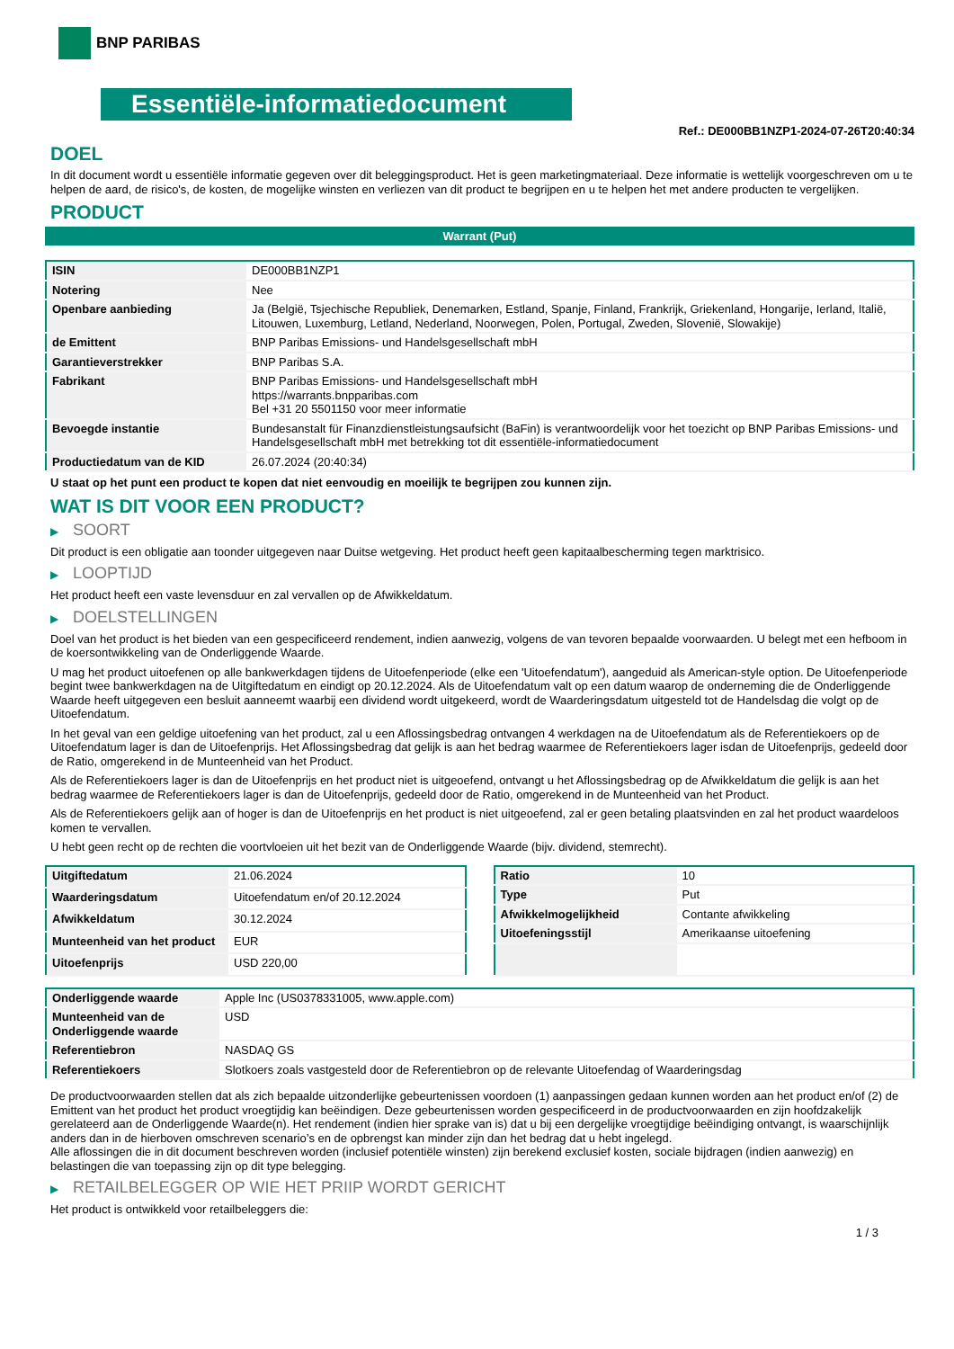BNP PARIBAS
Essentiële-informatiedocument
Ref.: DE000BB1NZP1-2024-07-26T20:40:34
DOEL
In dit document wordt u essentiële informatie gegeven over dit beleggingsproduct. Het is geen marketingmateriaal. Deze informatie is wettelijk voorgeschreven om u te helpen de aard, de risico's, de kosten, de mogelijke winsten en verliezen van dit product te begrijpen en u te helpen het met andere producten te vergelijken.
PRODUCT
Warrant (Put)
| ISIN | DE000BB1NZP1 |
| Notering | Nee |
| Openbare aanbieding | Ja (België, Tsjechische Republiek, Denemarken, Estland, Spanje, Finland, Frankrijk, Griekenland, Hongarije, Ierland, Italië, Litouwen, Luxemburg, Letland, Nederland, Noorwegen, Polen, Portugal, Zweden, Slovenië, Slowakije) |
| de Emittent | BNP Paribas Emissions- und Handelsgesellschaft mbH |
| Garantieverstrekker | BNP Paribas S.A. |
| Fabrikant | BNP Paribas Emissions- und Handelsgesellschaft mbH https://warrants.bnpparibas.com Bel +31 20 5501150 voor meer informatie |
| Bevoegde instantie | Bundesanstalt für Finanzdienstleistungsaufsicht (BaFin) is verantwoordelijk voor het toezicht op BNP Paribas Emissions- und Handelsgesellschaft mbH met betrekking tot dit essentiële-informatiedocument |
| Productiedatum van de KID | 26.07.2024 (20:40:34) |
U staat op het punt een product te kopen dat niet eenvoudig en moeilijk te begrijpen zou kunnen zijn.
WAT IS DIT VOOR EEN PRODUCT?
▶ SOORT
Dit product is een obligatie aan toonder uitgegeven naar Duitse wetgeving. Het product heeft geen kapitaalbescherming tegen marktrisico.
▶ LOOPTIJD
Het product heeft een vaste levensduur en zal vervallen op de Afwikkeldatum.
▶ DOELSTELLINGEN
Doel van het product is het bieden van een gespecificeerd rendement, indien aanwezig, volgens de van tevoren bepaalde voorwaarden. U belegt met een hefboom in de koersontwikkeling van de Onderliggende Waarde.
U mag het product uitoefenen op alle bankwerkdagen tijdens de Uitoefenperiode (elke een 'Uitoefendatum'), aangeduid als American-style option. De Uitoefenperiode begint twee bankwerkdagen na de Uitgiftedatum en eindigt op 20.12.2024. Als de Uitoefendatum valt op een datum waarop de onderneming die de Onderliggende Waarde heeft uitgegeven een besluit aanneemt waarbij een dividend wordt uitgekeerd, wordt de Waarderingsdatum uitgesteld tot de Handelsdag die volgt op de Uitoefendatum.
In het geval van een geldige uitoefening van het product, zal u een Aflossingsbedrag ontvangen 4 werkdagen na de Uitoefendatum als de Referentiekoers op de Uitoefendatum lager is dan de Uitoefenprijs. Het Aflossingsbedrag dat gelijk is aan het bedrag waarmee de Referentiekoers lager isdan de Uitoefenprijs, gedeeld door de Ratio, omgerekend in de Munteenheid van het Product.
Als de Referentiekoers lager is dan de Uitoefenprijs en het product niet is uitgeoefend, ontvangt u het Aflossingsbedrag op de Afwikkeldatum die gelijk is aan het bedrag waarmee de Referentiekoers lager is dan de Uitoefenprijs, gedeeld door de Ratio, omgerekend in de Munteenheid van het Product.
Als de Referentiekoers gelijk aan of hoger is dan de Uitoefenprijs en het product is niet uitgeoefend, zal er geen betaling plaatsvinden en zal het product waardeloos komen te vervallen.
U hebt geen recht op de rechten die voortvloeien uit het bezit van de Onderliggende Waarde (bijv. dividend, stemrecht).
| Uitgiftedatum | 21.06.2024 |
| Waarderingsdatum | Uitoefendatum en/of 20.12.2024 |
| Afwikkeldatum | 30.12.2024 |
| Munteenheid van het product | EUR |
| Uitoefenprijs | USD 220,00 |
| Ratio | 10 |
| Type | Put |
| Afwikkelmogelijkheid | Contante afwikkeling |
| Uitoefeningsstijl | Amerikaanse uitoefening |
| Onderliggende waarde | Apple Inc (US0378331005, www.apple.com) |
| Munteenheid van de Onderliggende waarde | USD |
| Referentiebron | NASDAQ GS |
| Referentiekoers | Slotkoers zoals vastgesteld door de Referentiebron op de relevante Uitoefendag of Waarderingsdag |
De productvoorwaarden stellen dat als zich bepaalde uitzonderlijke gebeurtenissen voordoen (1) aanpassingen gedaan kunnen worden aan het product en/of (2) de Emittent van het product het product vroegtijdig kan beëindigen. Deze gebeurtenissen worden gespecificeerd in de productvoorwaarden en zijn hoofdzakelijk gerelateerd aan de Onderliggende Waarde(n). Het rendement (indien hier sprake van is) dat u bij een dergelijke vroegtijdige beëindiging ontvangt, is waarschijnlijk anders dan in de hierboven omschreven scenario’s en de opbrengst kan minder zijn dan het bedrag dat u hebt ingelegd.
Alle aflossingen die in dit document beschreven worden (inclusief potentiële winsten) zijn berekend exclusief kosten, sociale bijdragen (indien aanwezig) en belastingen die van toepassing zijn op dit type belegging.
▶ RETAILBELEGGER OP WIE HET PRIIP WORDT GERICHT
Het product is ontwikkeld voor retailbeleggers die:
1 / 3